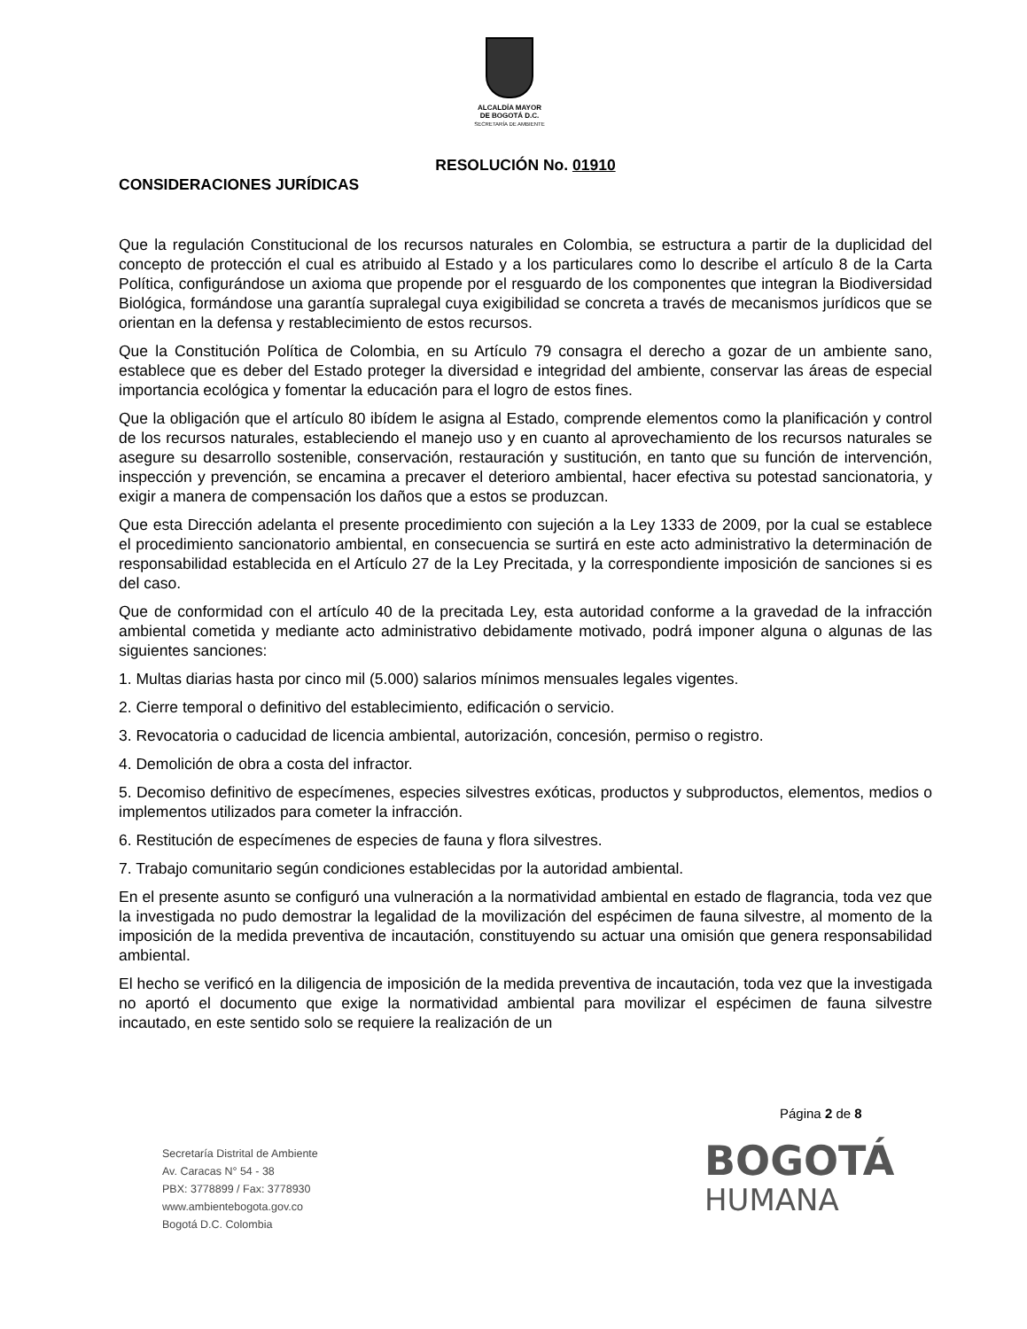ALCALDÍA MAYOR
DE BOGOTÁ D.C.
SECRETARÍA DE AMBIENTE
RESOLUCIÓN No. 01910
CONSIDERACIONES JURÍDICAS
Que la regulación Constitucional de los recursos naturales en Colombia, se estructura a partir de la duplicidad del concepto de protección el cual es atribuido al Estado y a los particulares como lo describe el artículo 8 de la Carta Política, configurándose un axioma que propende por el resguardo de los componentes que integran la Biodiversidad Biológica, formándose una garantía supralegal cuya exigibilidad se concreta a través de mecanismos jurídicos que se orientan en la defensa y restablecimiento de estos recursos.
Que la Constitución Política de Colombia, en su Artículo 79 consagra el derecho a gozar de un ambiente sano, establece que es deber del Estado proteger la diversidad e integridad del ambiente, conservar las áreas de especial importancia ecológica y fomentar la educación para el logro de estos fines.
Que la obligación que el artículo 80 ibídem le asigna al Estado, comprende elementos como la planificación y control de los recursos naturales, estableciendo el manejo uso y en cuanto al aprovechamiento de los recursos naturales se asegure su desarrollo sostenible, conservación, restauración y sustitución, en tanto que su función de intervención, inspección y prevención, se encamina a precaver el deterioro ambiental, hacer efectiva su potestad sancionatoria, y exigir a manera de compensación los daños que a estos se produzcan.
Que esta Dirección adelanta el presente procedimiento con sujeción a la Ley 1333 de 2009, por la cual se establece el procedimiento sancionatorio ambiental, en consecuencia se surtirá en este acto administrativo la determinación de responsabilidad establecida en el Artículo 27 de la Ley Precitada, y la correspondiente imposición de sanciones si es del caso.
Que de conformidad con el artículo 40 de la precitada Ley, esta autoridad conforme a la gravedad de la infracción ambiental cometida y mediante acto administrativo debidamente motivado, podrá imponer alguna o algunas de las siguientes sanciones:
1. Multas diarias hasta por cinco mil (5.000) salarios mínimos mensuales legales vigentes.
2. Cierre temporal o definitivo del establecimiento, edificación o servicio.
3. Revocatoria o caducidad de licencia ambiental, autorización, concesión, permiso o registro.
4. Demolición de obra a costa del infractor.
5. Decomiso definitivo de especímenes, especies silvestres exóticas, productos y subproductos, elementos, medios o implementos utilizados para cometer la infracción.
6. Restitución de especímenes de especies de fauna y flora silvestres.
7. Trabajo comunitario según condiciones establecidas por la autoridad ambiental.
En el presente asunto se configuró una vulneración a la normatividad ambiental en estado de flagrancia, toda vez que la investigada no pudo demostrar la legalidad de la movilización del espécimen de fauna silvestre, al momento de la imposición de la medida preventiva de incautación, constituyendo su actuar una omisión que genera responsabilidad ambiental.
El hecho se verificó en la diligencia de imposición de la medida preventiva de incautación, toda vez que la investigada no aportó el documento que exige la normatividad ambiental para movilizar el espécimen de fauna silvestre incautado, en este sentido solo se requiere la realización de un
Página 2 de 8
Secretaría Distrital de Ambiente
Av. Caracas N° 54 - 38
PBX: 3778899 / Fax: 3778930
www.ambientebogota.gov.co
Bogotá D.C. Colombia
BOGOTÁ
HUMANA